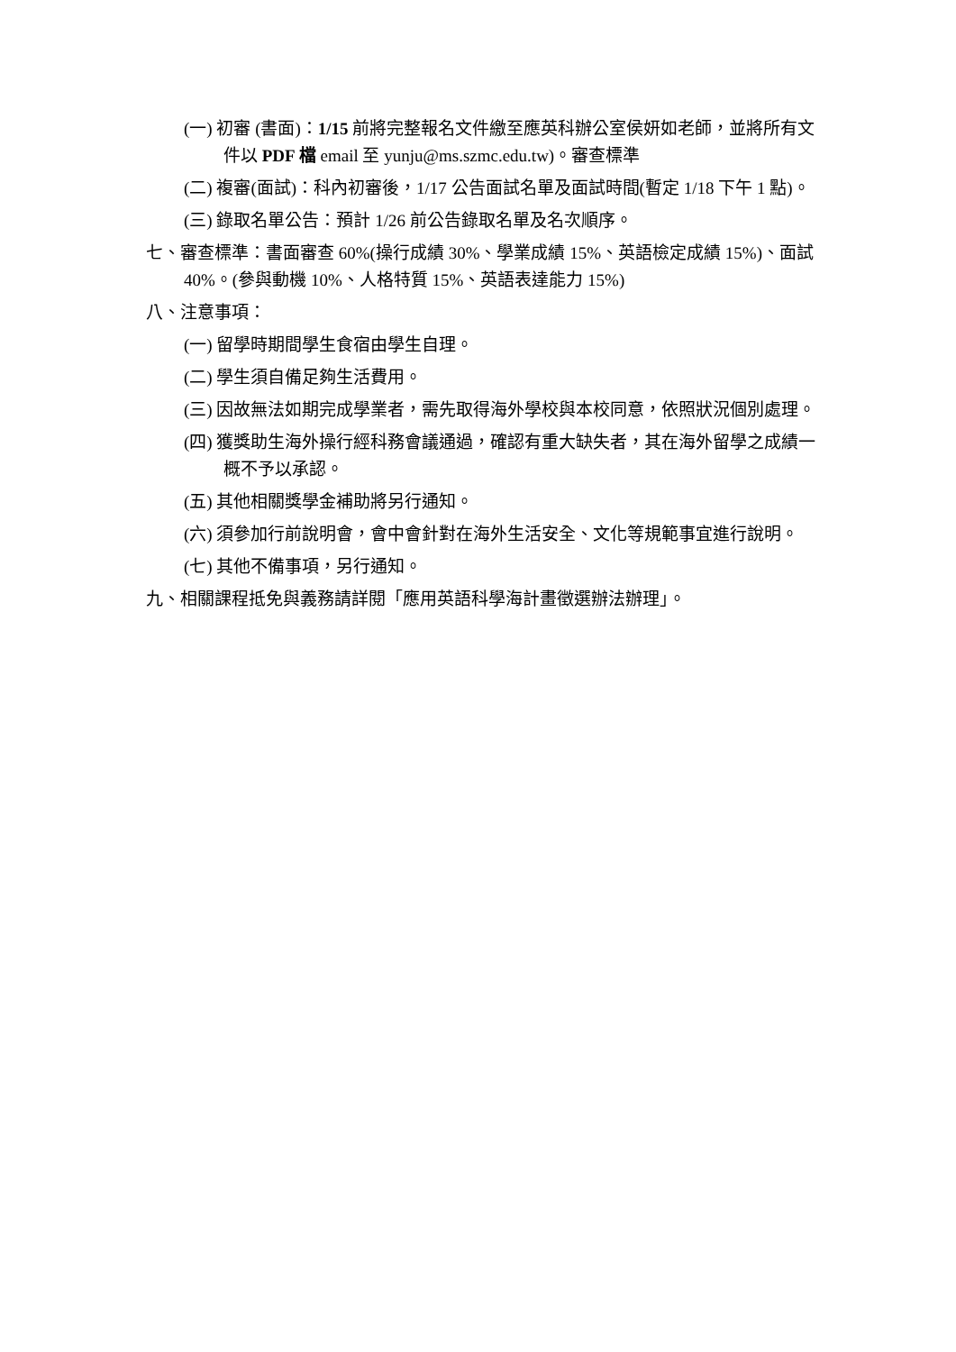(一) 初審 (書面)：1/15 前將完整報名文件繳至應英科辦公室侯妍如老師，並將所有文件以 PDF 檔 email 至 yunju@ms.szmc.edu.tw)。審查標準
(二) 複審(面試)：科內初審後，1/17 公告面試名單及面試時間(暫定 1/18 下午 1 點)。
(三) 錄取名單公告：預計 1/26 前公告錄取名單及名次順序。
七、審查標準：書面審查 60%(操行成績 30%、學業成績 15%、英語檢定成績 15%)、面試 40%。(參與動機 10%、人格特質 15%、英語表達能力 15%)
八、注意事項：
(一) 留學時期間學生食宿由學生自理。
(二) 學生須自備足夠生活費用。
(三) 因故無法如期完成學業者，需先取得海外學校與本校同意，依照狀況個別處理。
(四) 獲獎助生海外操行經科務會議通過，確認有重大缺失者，其在海外留學之成績一概不予以承認。
(五) 其他相關獎學金補助將另行通知。
(六) 須參加行前說明會，會中會針對在海外生活安全、文化等規範事宜進行說明。
(七) 其他不備事項，另行通知。
九、相關課程抵免與義務請詳閱「應用英語科學海計畫徵選辦法辦理」。